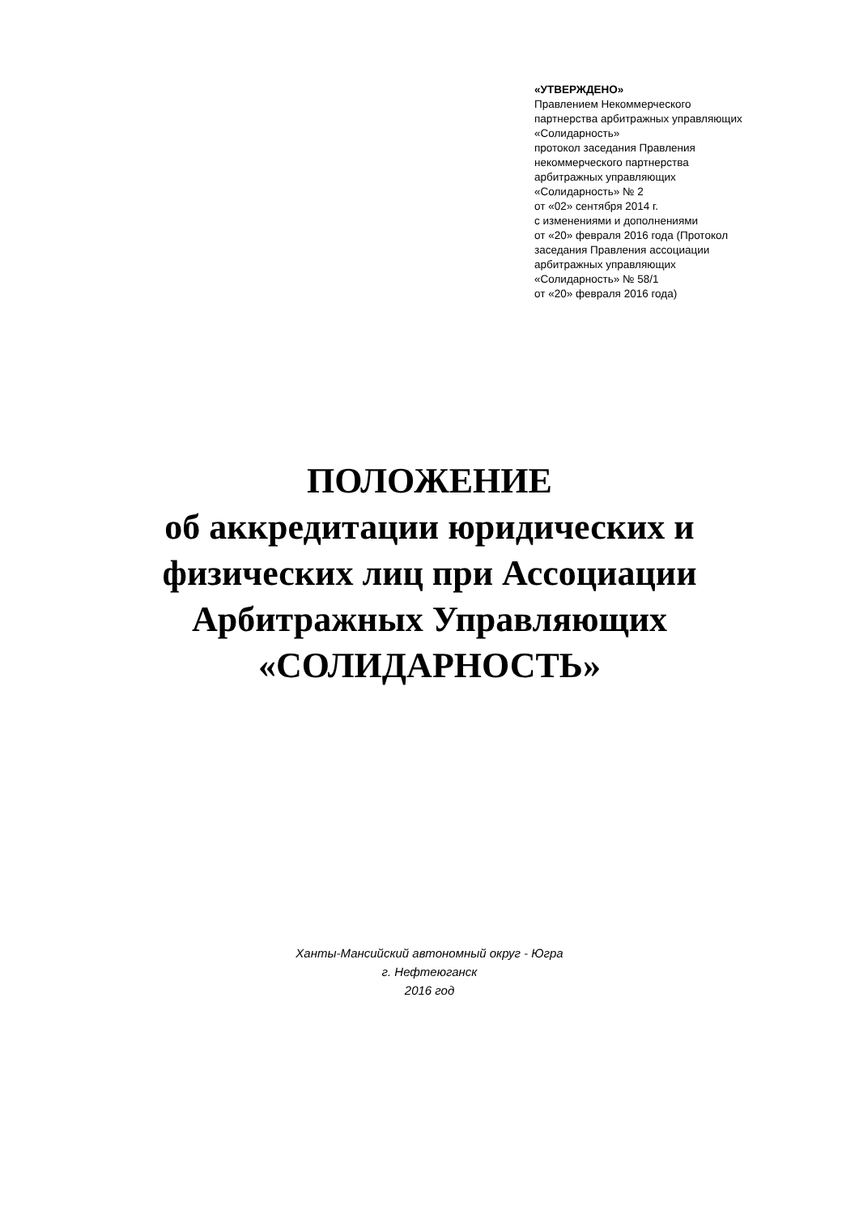«УТВЕРЖДЕНО»
Правлением Некоммерческого
партнерства арбитражных управляющих
«Солидарность»
протокол заседания Правления
некоммерческого партнерства
арбитражных управляющих
«Солидарность» № 2
от «02» сентября 2014 г.
с изменениями и дополнениями
от «20» февраля 2016 года (Протокол
заседания Правления ассоциации
арбитражных управляющих
«Солидарность» № 58/1
от «20» февраля 2016 года)
ПОЛОЖЕНИЕ
об аккредитации юридических и
физических лиц при Ассоциации
Арбитражных Управляющих
«СОЛИДАРНОСТЬ»
Ханты-Мансийский автономный округ - Югра
г. Нефтеюганск
2016 год